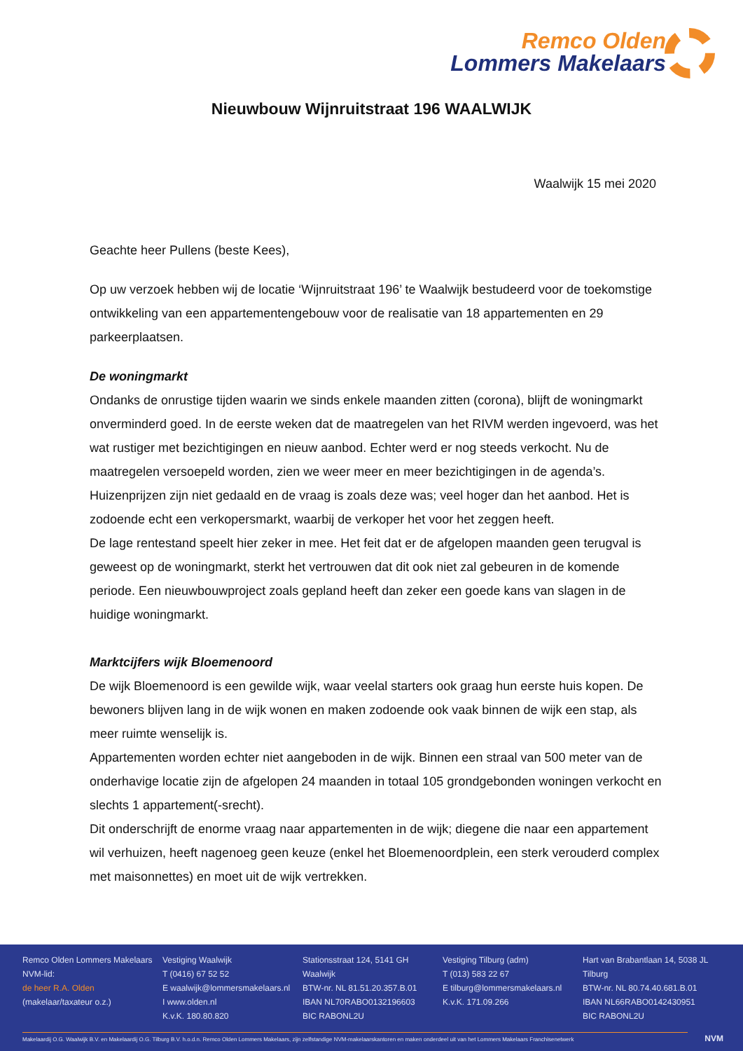Remco Olden
Lommers Makelaars
Nieuwbouw Wijnruitstraat 196 WAALWIJK
Waalwijk 15 mei 2020
Geachte heer Pullens (beste Kees),
Op uw verzoek hebben wij de locatie ‘Wijnruitstraat 196’ te Waalwijk bestudeerd voor de toekomstige ontwikkeling van een appartementengebouw voor de realisatie van 18 appartementen en 29 parkeerplaatsen.
De woningmarkt
Ondanks de onrustige tijden waarin we sinds enkele maanden zitten (corona), blijft de woningmarkt onverminderd goed. In de eerste weken dat de maatregelen van het RIVM werden ingevoerd, was het wat rustiger met bezichtigingen en nieuw aanbod. Echter werd er nog steeds verkocht. Nu de maatregelen versoepeld worden, zien we weer meer en meer bezichtigingen in de agenda’s. Huizenprijzen zijn niet gedaald en de vraag is zoals deze was; veel hoger dan het aanbod. Het is zodoende echt een verkopersmarkt, waarbij de verkoper het voor het zeggen heeft.
De lage rentestand speelt hier zeker in mee. Het feit dat er de afgelopen maanden geen terugval is geweest op de woningmarkt, sterkt het vertrouwen dat dit ook niet zal gebeuren in de komende periode. Een nieuwbouwproject zoals gepland heeft dan zeker een goede kans van slagen in de huidige woningmarkt.
Marktcijfers wijk Bloemenoord
De wijk Bloemenoord is een gewilde wijk, waar veelal starters ook graag hun eerste huis kopen. De bewoners blijven lang in de wijk wonen en maken zodoende ook vaak binnen de wijk een stap, als meer ruimte wenselijk is.
Appartementen worden echter niet aangeboden in de wijk. Binnen een straal van 500 meter van de onderhavige locatie zijn de afgelopen 24 maanden in totaal 105 grondgebonden woningen verkocht en slechts 1 appartement(-srecht).
Dit onderschrijft de enorme vraag naar appartementen in de wijk; diegene die naar een appartement wil verhuizen, heeft nagenoeg geen keuze (enkel het Bloemenoordplein, een sterk verouderd complex met maisonnettes) en moet uit de wijk vertrekken.
Remco Olden Lommers Makelaars
NVM-lid:
de heer R.A. Olden
(makelaar/taxateur o.z.)
Vestiging Waalwijk
T (0416) 67 52 52
E waalwijk@lommersmakelaars.nl
I www.olden.nl
K.v.K. 180.80.820
Stationsstraat 124, 5141 GH Waalwijk
BTW-nr. NL 81.51.20.357.B.01
IBAN NL70RABO0132196603
BIC RABONL2U
Vestiging Tilburg (adm)
T (013) 583 22 67
E tilburg@lommersmakelaars.nl
K.v.K. 171.09.266
Hart van Brabantlaan 14, 5038 JL Tilburg
BTW-nr. NL 80.74.40.681.B.01
IBAN NL66RABO0142430951
BIC RABONL2U
Makelaardij O.G. Waalwijk B.V. en Makelaardij O.G. Tilburg B.V. h.o.d.n. Remco Olden Lommers Makelaars, zijn zelfstandige NVM-makelaarskantoren en maken onderdeel uit van het Lommers Makelaars Franchisenetwerk
NVM